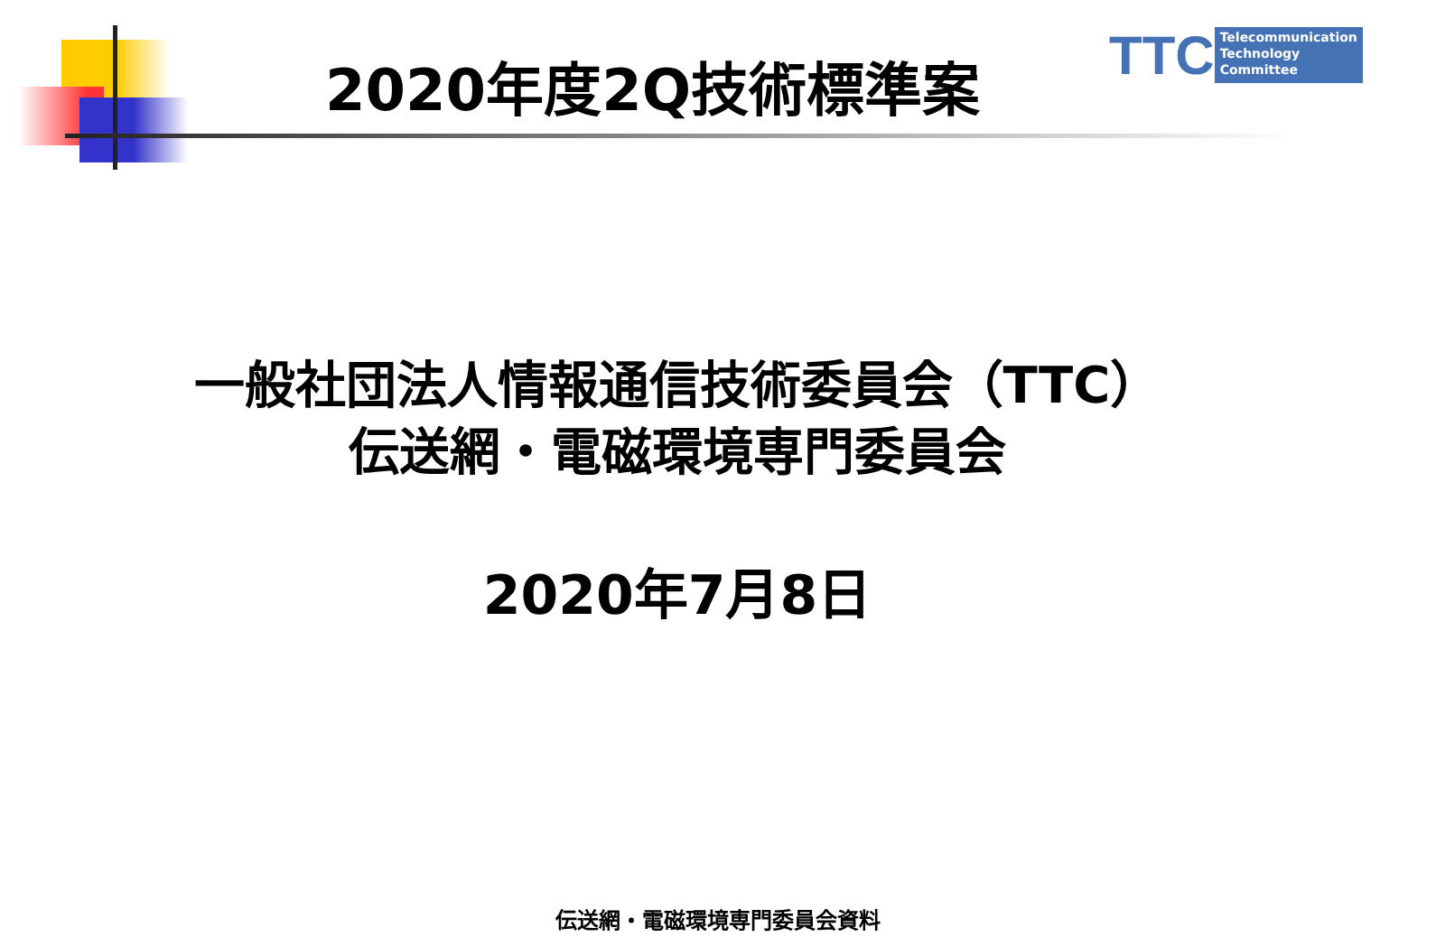2020年度2Q技術標準案
TTC
Telecommunication
Technology
Committee
一般社団法人情報通信技術委員会（TTC）
伝送網・電磁環境専門委員会
2020年7月8日
伝送網・電磁環境専門委員会資料